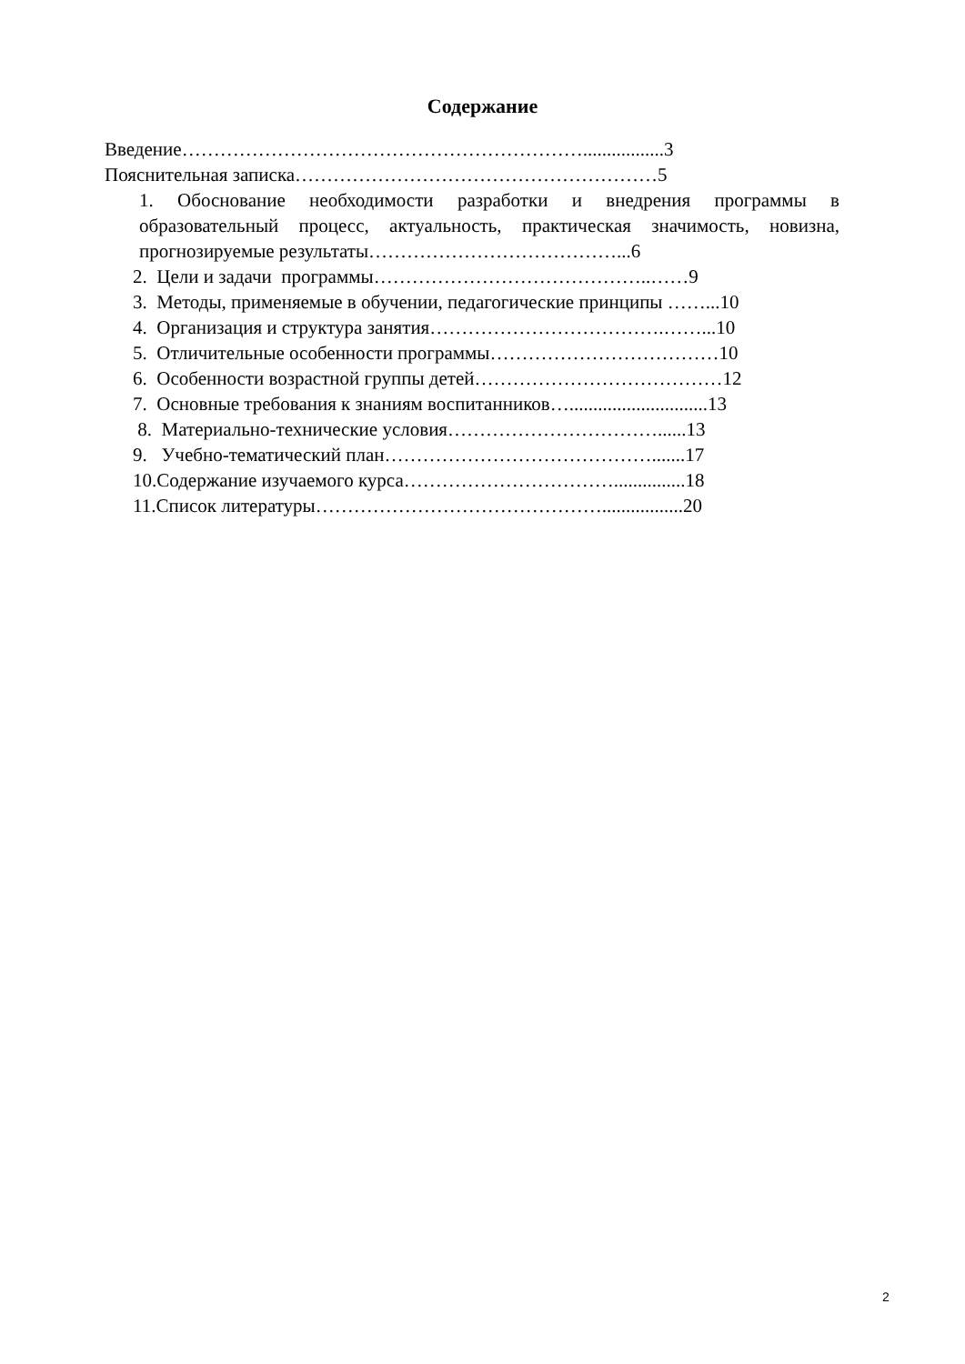Содержание
Введение……………………………………………………….................3
Пояснительная записка…………………………………………………5
1. Обоснование необходимости разработки и внедрения программы в образовательный процесс, актуальность, практическая значимость, новизна, прогнозируемые результаты…………………………………...6
2. Цели и задачи программы……………………………………..……9
3. Методы, применяемые в обучении, педагогические принципы ……...10
4. Организация и структура занятия……………………………….……...10
5. Отличительные особенности программы………………………………10
6. Особенности возрастной группы детей…………………………………12
7. Основные требования к знаниям воспитанников….............................13
8. Материально-технические условия……………………………......13
9. Учебно-тематический план…………………………………….......17
10.Содержание изучаемого курса……………………………...............18
11.Список литературы……………………………………….................20
2